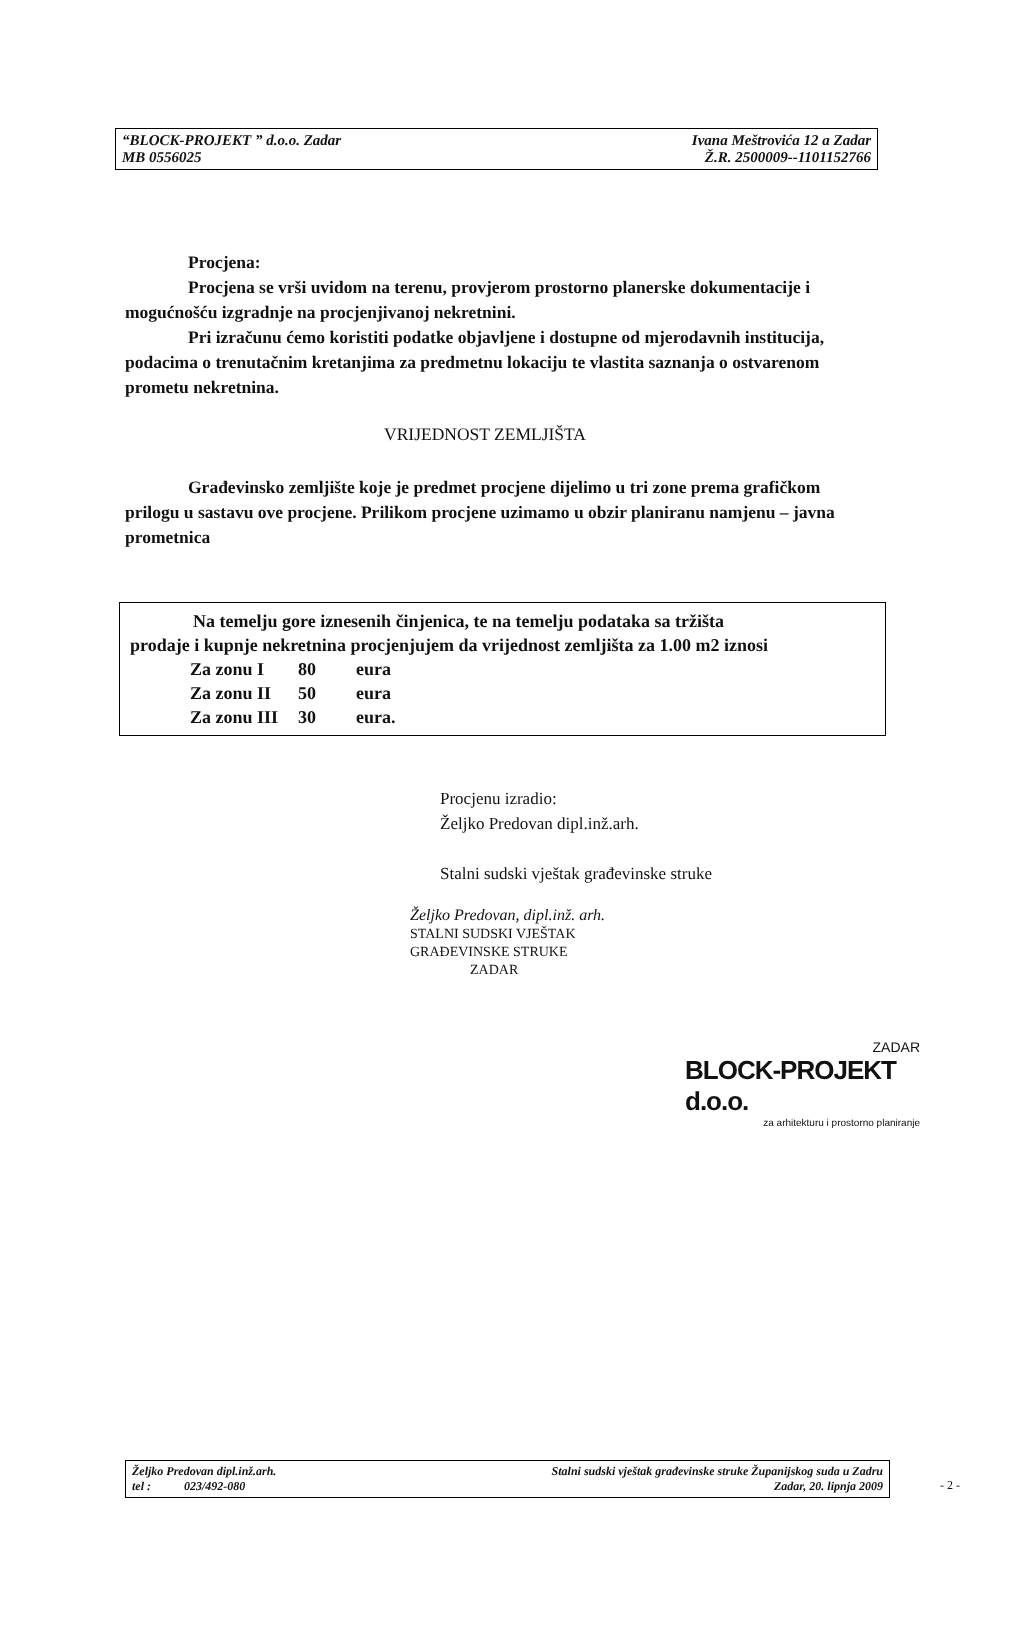“BLOCK-PROJEKT ” d.o.o. Zadar
MB 0556025
Ivana Meštrovića 12 a Zadar
Ž.R. 2500009--1101152766
Procjena:
Procjena se vrši uvidom na terenu, provjerom prostorno planerske dokumentacije i mogućnošću izgradnje na procjenjivanoj nekretnini.
Pri izračunu ćemo koristiti podatke objavljene i dostupne od mjerodavnih institucija, podacima o trenutačnim kretanjima za predmetnu lokaciju te vlastita saznanja o ostvarenom prometu nekretnina.
VRIJEDNOST ZEMLJIŠTA
Građevinsko zemljište koje je predmet procjene dijelimo u tri zone prema grafičkom prilogu u sastavu ove procjene. Prilikom procjene uzimamo u obzir planiranu namjenu – javna prometnica
Na temelju gore iznesenih činjenica, te na temelju podataka sa tržišta
prodaje i kupnje nekretnina procjenjujem da vrijednost zemljišta za 1.00 m2 iznosi
| Za zonu I | 80 | eura |
| Za zonu II | 50 | eura |
| Za zonu III | 30 | eura. |
Procjenu izradio:
Željko Predovan dipl.inž.arh.
Stalni sudski vještak građevinske struke
Željko Predovan, dipl.inž. arh.
STALNI SUDSKI VJEŠTAK
GRAĐEVINSKE STRUKE
ZADAR
ZADAR
BLOCK-PROJEKT d.o.o.
za arhitekturu i prostorno planiranje
Željko Predovan dipl.inž.arh.
tel : 023/492-080
Stalni sudski vještak građevinske struke Županijskog suda u Zadru
Zadar, 20. lipnja 2009
- 2 -